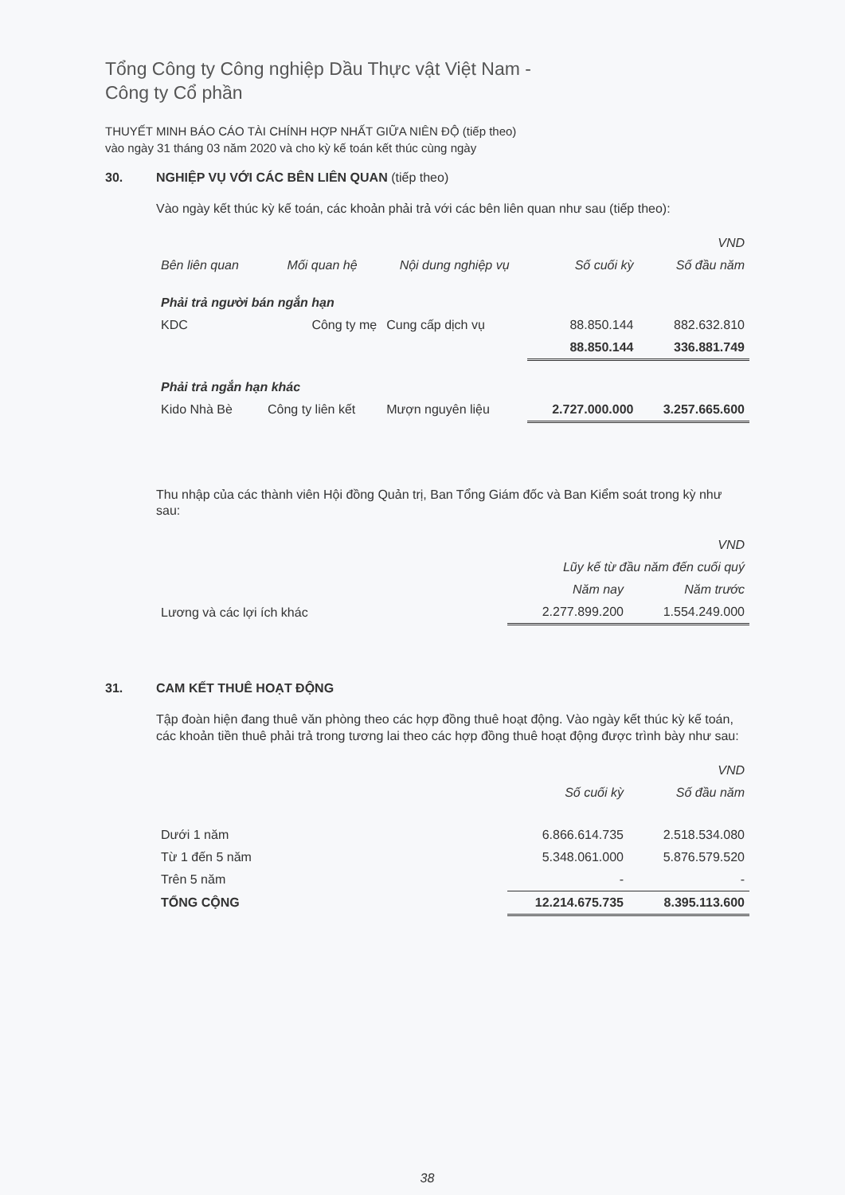Tổng Công ty Công nghiệp Dầu Thực vật Việt Nam -
Công ty Cổ phần
THUYẾT MINH BÁO CÁO TÀI CHÍNH HỢP NHẤT GIỮA NIÊN ĐỘ (tiếp theo)
vào ngày 31 tháng 03 năm 2020 và cho kỳ kế toán kết thúc cùng ngày
30. NGHIỆP VỤ VỚI CÁC BÊN LIÊN QUAN (tiếp theo)
Vào ngày kết thúc kỳ kế toán, các khoản phải trả với các bên liên quan như sau (tiếp theo):
| VND | | | | |
| Bên liên quan | Mối quan hệ | Nội dung nghiệp vụ | Số cuối kỳ | Số đầu năm |
| Phải trả người bán ngắn hạn | | | | |
| KDC | Công ty mẹ | Cung cấp dịch vụ | 88.850.144 | 882.632.810 |
| | | | 88.850.144 | 336.881.749 |
| Phải trả ngắn hạn khác | | | | |
| Kido Nhà Bè | Công ty liên kết | Mượn nguyên liệu | 2.727.000.000 | 3.257.665.600 |
Thu nhập của các thành viên Hội đồng Quản trị, Ban Tổng Giám đốc và Ban Kiểm soát trong kỳ như sau:
| | VND | |
| | Lũy kế từ đầu năm đến cuối quý | |
| | Năm nay | Năm trước |
| Lương và các lợi ích khác | 2.277.899.200 | 1.554.249.000 |
31. CAM KẾT THUÊ HOẠT ĐỘNG
Tập đoàn hiện đang thuê văn phòng theo các hợp đồng thuê hoạt động. Vào ngày kết thúc kỳ kế toán, các khoản tiền thuê phải trả trong tương lai theo các hợp đồng thuê hoạt động được trình bày như sau:
| | | VND |
| | Số cuối kỳ | Số đầu năm |
| Dưới 1 năm | 6.866.614.735 | 2.518.534.080 |
| Từ 1 đến 5 năm | 5.348.061.000 | 5.876.579.520 |
| Trên 5 năm | - | - |
| TỔNG CỘNG | 12.214.675.735 | 8.395.113.600 |
38